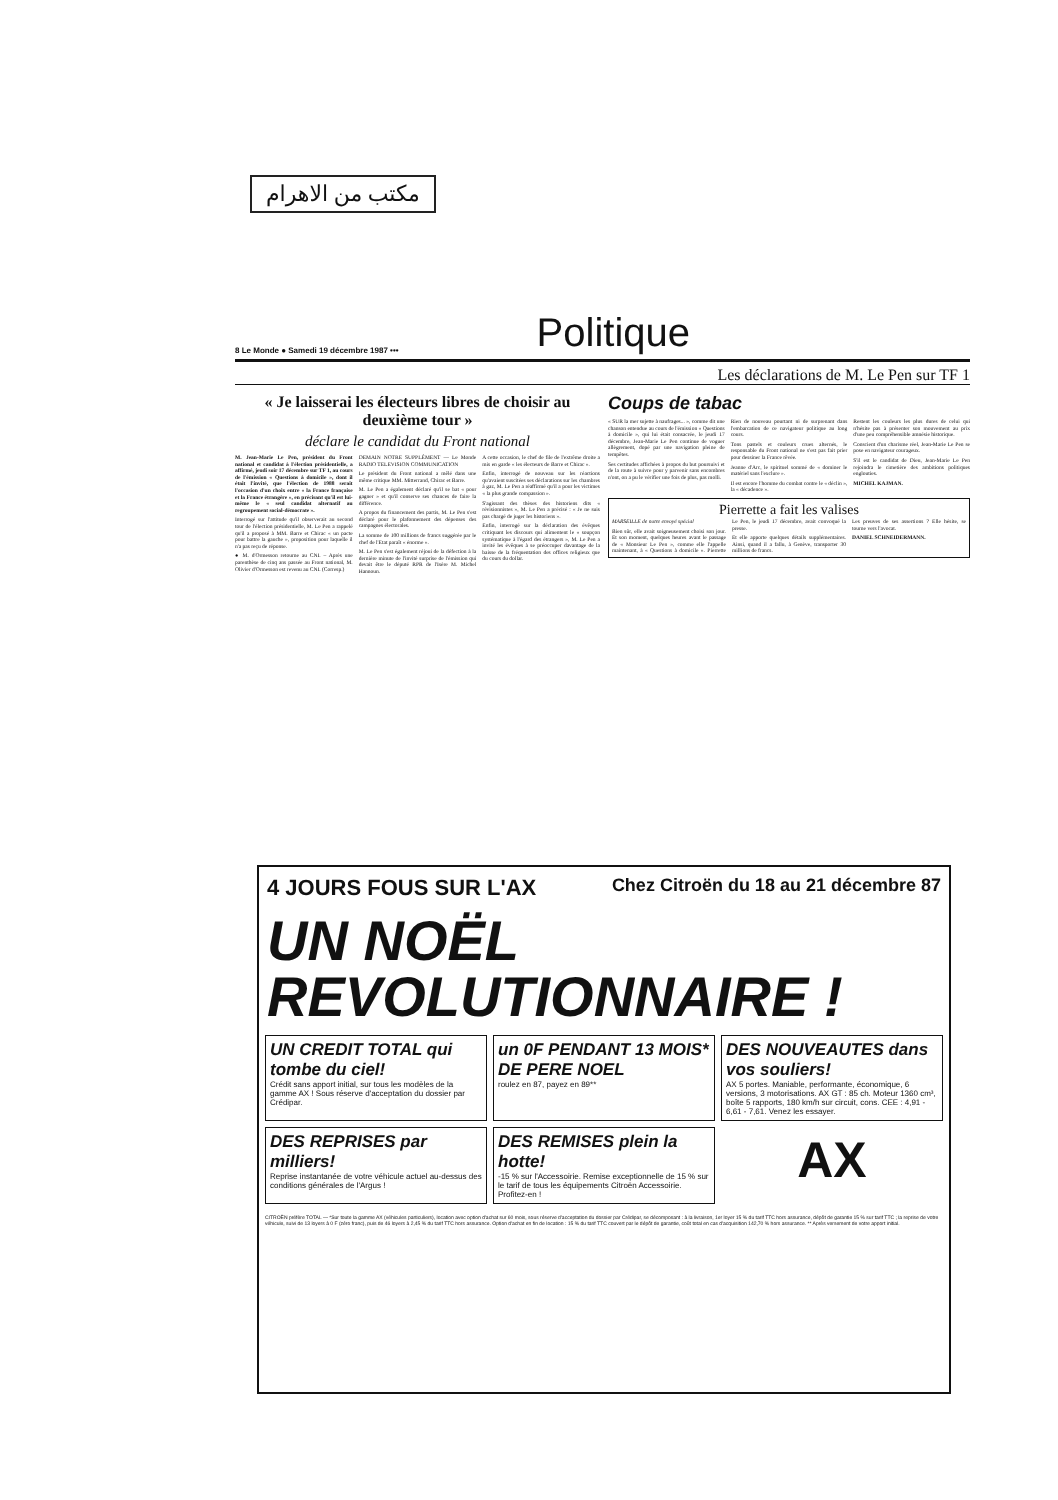مكتب من الاهرام
8 Le Monde ● Samedi 19 décembre 1987 •••
Politique
Les déclarations de M. Le Pen sur TF 1
« Je laisserai les électeurs libres de choisir au deuxième tour »
déclare le candidat du Front national
M. Jean-Marie Le Pen, président du Front national et candidat à l'élection présidentielle, a affirmé, jeudi soir 17 décembre sur TF 1, au cours de l'émission « Questions à domicile », dont il était l'invité, que l'élection de 1988 serait l'occasion d'un choix entre « la France française et la France étrangère », en précisant qu'il est lui-même le « seul candidat alternatif au regroupement social-démocrate ».
Interrogé sur l'attitude qu'il observerait au second tour de l'élection présidentielle, M. Le Pen a rappelé qu'il a proposé à MM. Barre et Chirac « un pacte pour battre la gauche », proposition pour laquelle il n'a pas reçu de réponse.
● M. d'Ormesson retourne au CNI. – Après une parenthèse de cinq ans passée au Front national, M. Olivier d'Ormesson est revenu au CNI. (Corresp.)
DEMAIN NOTRE SUPPLÉMENT — Le Monde RADIO TELEVISION COMMUNICATION
Le président du Front national a mêlé dans une même critique MM. Mitterrand, Chirac et Barre.
M. Le Pen a également déclaré qu'il se bat « pour gagner » et qu'il conserve ses chances de faire la différence.
A propos du financement des partis, M. Le Pen s'est déclaré pour le plafonnement des dépenses des campagnes électorales.
La somme de 100 millions de francs suggérée par le chef de l'Etat paraît « énorme ».
M. Le Pen s'est également réjoui de la défection à la dernière minute de l'invité surprise de l'émission qui devait être le député RPR de l'Isère M. Michel Hannoun.
A cette occasion, le chef de file de l'extrême droite a mis en garde « les électeurs de Barre et Chirac ».
Enfin, interrogé de nouveau sur les réactions qu'avaient suscitées ses déclarations sur les chambres à gaz, M. Le Pen a réaffirmé qu'il a pour les victimes « la plus grande compassion ».
S'agissant des thèses des historiens dits « révisionnistes », M. Le Pen a précisé : « Je ne suis pas chargé de juger les historiens ».
Enfin, interrogé sur la déclaration des évêques critiquant les discours qui alimentent le « soupçon systématique à l'égard des étrangers », M. Le Pen a invité les évêques à se préoccuper davantage de la baisse de la fréquentation des offices religieux que du cours du dollar.
Coups de tabac
« SUR la mer sujette à naufrages... », comme dit une chanson entendue au cours de l'émission « Questions à domicile », qui lui était consacrée, le jeudi 17 décembre, Jean-Marie Le Pen continue de voguer allègrement, dopé par une navigation pleine de tempêtes.
Ses certitudes affichées à propos du but poursuivi et de la route à suivre pour y parvenir sans encombres n'ont, on a pu le vérifier une fois de plus, pas molli.
Rien de nouveau pourtant ni de surprenant dans l'embarcation de ce navigateur politique au long cours.
Tons pastels et couleurs crues alternés, le responsable du Front national ne s'est pas fait prier pour dessiner la France rêvée.
Jeanne d'Arc, le spirituel sommé de « dominer le matériel sans l'exclure ».
Il est encore l'homme du combat contre le « déclin », la « décadence ».
Restent les couleurs les plus dures de celui qui n'hésite pas à présenter son mouvement au prix d'une peu compréhensible amnésie historique.
Conscient d'un charisme réel, Jean-Marie Le Pen se pose en navigateur courageux.
S'il est le candidat de Dieu, Jean-Marie Le Pen rejoindra le cimetière des ambitions politiques englouties.
MICHEL KAJMAN.
Pierrette a fait les valises
MARSEILLE de notre envoyé spécial
Bien sûr, elle avait soigneusement choisi son jour. Et son moment, quelques heures avant le passage de « Monsieur Le Pen », comme elle l'appelle maintenant, à « Questions à domicile ». Pierrette Le Pen, le jeudi 17 décembre, avait convoqué la presse.
Et elle apporte quelques détails supplémentaires. Ainsi, quand il a fallu, à Genève, transporter 30 millions de francs.
Les preuves de ses assertions ? Elle hésite, se tourne vers l'avocat.
DANIEL SCHNEIDERMANN.
4 JOURS FOUS SUR L'AX Chez Citroën du 18 au 21 décembre 87
UN NOËL
REVOLUTIONNAIRE !
UN CREDIT TOTAL qui tombe du ciel!
Crédit sans apport initial, sur tous les modèles de la gamme AX ! Sous réserve d'acceptation du dossier par Crédipar.
un 0F PENDANT 13 MOIS* DE PERE NOEL
roulez en 87, payez en 89**
DES NOUVEAUTES dans vos souliers!
AX 5 portes. Maniable, performante, économique, 6 versions, 3 motorisations. AX GT : 85 ch. Moteur 1360 cm³, boîte 5 rapports, 180 km/h sur circuit, cons. CEE : 4,91 - 6,61 - 7,61. Venez les essayer.
DES REPRISES par milliers!
Reprise instantanée de votre véhicule actuel au-dessus des conditions générales de l'Argus !
DES REMISES plein la hotte!
-15 % sur l'Accessoirie. Remise exceptionnelle de 15 % sur le tarif de tous les équipements Citroën Accessoirie. Profitez-en !
AX
CITROËN préfère TOTAL — *Sur toute la gamme AX (véhicules particuliers), location avec option d'achat sur 60 mois, sous réserve d'acceptation du dossier par Crédipar, se décomposant : à la livraison, 1er loyer 15 % du tarif TTC hors assurance, dépôt de garantie 15 % sur tarif TTC ; la reprise de votre véhicule, suivi de 13 loyers à 0 F (zéro franc), puis de 46 loyers à 2,45 % du tarif TTC hors assurance. Option d'achat en fin de location : 15 % du tarif TTC couvert par le dépôt de garantie, coût total en cas d'acquisition 142,70 % hors assurance. ** Après versement de votre apport initial.